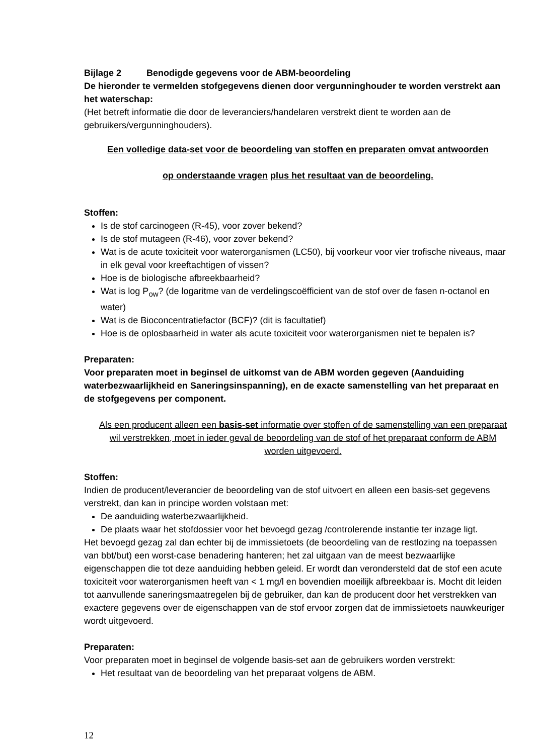Bijlage 2 Benodigde gegevens voor de ABM-beoordeling
De hieronder te vermelden stofgegevens dienen door vergunninghouder te worden verstrekt aan het waterschap:
(Het betreft informatie die door de leveranciers/handelaren verstrekt dient te worden aan de gebruikers/vergunninghouders).
Een volledige data-set voor de beoordeling van stoffen en preparaten omvat antwoorden
op onderstaande vragen plus het resultaat van de beoordeling.
Stoffen:
Is de stof carcinogeen (R-45), voor zover bekend?
Is de stof mutageen (R-46), voor zover bekend?
Wat is de acute toxiciteit voor waterorganismen (LC50), bij voorkeur voor vier trofische niveaus, maar in elk geval voor kreeftachtigen of vissen?
Hoe is de biologische afbreekbaarheid?
Wat is log P<sub>ow</sub>? (de logaritme van de verdelingscoëfficient van de stof over de fasen n-octanol en water)
Wat is de Bioconcentratiefactor (BCF)? (dit is facultatief)
Hoe is de oplosbaarheid in water als acute toxiciteit voor waterorganismen niet te bepalen is?
Preparaten:
Voor preparaten moet in beginsel de uitkomst van de ABM worden gegeven (Aanduiding waterbezwaarlijkheid en Saneringsinspanning), en de exacte samenstelling van het preparaat en de stofgegevens per component.
Als een producent alleen een basis-set informatie over stoffen of de samenstelling van een preparaat wil verstrekken, moet in ieder geval de beoordeling van de stof of het preparaat conform de ABM worden uitgevoerd.
Stoffen:
Indien de producent/leverancier de beoordeling van de stof uitvoert en alleen een basis-set gegevens verstrekt, dan kan in principe worden volstaan met:
De aanduiding waterbezwaarlijkheid.
De plaats waar het stofdossier voor het bevoegd gezag /controlerende instantie ter inzage ligt.
Het bevoegd gezag zal dan echter bij de immissietoets (de beoordeling van de restlozing na toepassen van bbt/but) een worst-case benadering hanteren; het zal uitgaan van de meest bezwaarlijke eigenschappen die tot deze aanduiding hebben geleid. Er wordt dan verondersteld dat de stof een acute toxiciteit voor waterorganismen heeft van < 1 mg/l en bovendien moeilijk afbreekbaar is. Mocht dit leiden tot aanvullende saneringsmaatregelen bij de gebruiker, dan kan de producent door het verstrekken van exactere gegevens over de eigenschappen van de stof ervoor zorgen dat de immissietoets nauwkeuriger wordt uitgevoerd.
Preparaten:
Voor preparaten moet in beginsel de volgende basis-set aan de gebruikers worden verstrekt:
Het resultaat van de beoordeling van het preparaat volgens de ABM.
12